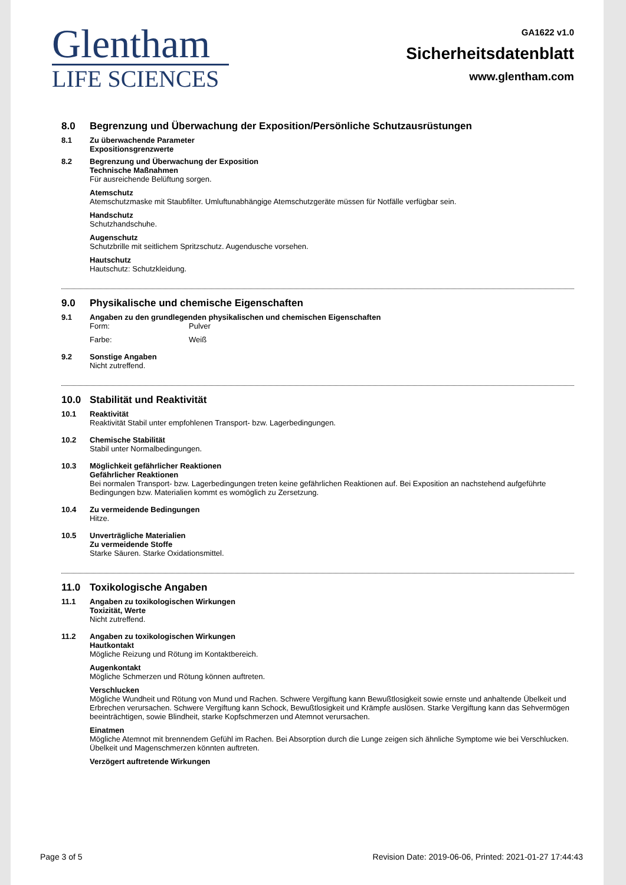Glentham
LIFE SCIENCES
GA1622 v1.0
Sicherheitsdatenblatt
www.glentham.com
8.0 Begrenzung und Überwachung der Exposition/Persönliche Schutzausrüstungen
8.1 Zu überwachende Parameter
Expositionsgrenzwerte
8.2 Begrenzung und Überwachung der Exposition
Technische Maßnahmen
Für ausreichende Belüftung sorgen.
Atemschutz
Atemschutzmaske mit Staubfilter. Umluftunabhängige Atemschutzgeräte müssen für Notfälle verfügbar sein.
Handschutz
Schutzhandschuhe.
Augenschutz
Schutzbrille mit seitlichem Spritzschutz. Augendusche vorsehen.
Hautschutz
Hautschutz: Schutzkleidung.
9.0 Physikalische und chemische Eigenschaften
9.1 Angaben zu den grundlegenden physikalischen und chemischen Eigenschaften
Form: Pulver
Farbe: Weiß
9.2 Sonstige Angaben
Nicht zutreffend.
10.0 Stabilität und Reaktivität
10.1 Reaktivität
Reaktivität Stabil unter empfohlenen Transport- bzw. Lagerbedingungen.
10.2 Chemische Stabilität
Stabil unter Normalbedingungen.
10.3 Möglichkeit gefährlicher Reaktionen
Gefährlicher Reaktionen
Bei normalen Transport- bzw. Lagerbedingungen treten keine gefährlichen Reaktionen auf. Bei Exposition an nachstehend aufgeführte Bedingungen bzw. Materialien kommt es womöglich zu Zersetzung.
10.4 Zu vermeidende Bedingungen
Hitze.
10.5 Unverträgliche Materialien
Zu vermeidende Stoffe
Starke Säuren. Starke Oxidationsmittel.
11.0 Toxikologische Angaben
11.1 Angaben zu toxikologischen Wirkungen
Toxizität, Werte
Nicht zutreffend.
11.2 Angaben zu toxikologischen Wirkungen
Hautkontakt
Mögliche Reizung und Rötung im Kontaktbereich.
Augenkontakt
Mögliche Schmerzen und Rötung können auftreten.
Verschlucken
Mögliche Wundheit und Rötung von Mund und Rachen. Schwere Vergiftung kann Bewußtlosigkeit sowie ernste und anhaltende Übelkeit und Erbrechen verursachen. Schwere Vergiftung kann Schock, Bewußtlosigkeit und Krämpfe auslösen. Starke Vergiftung kann das Sehvermögen beeinträchtigen, sowie Blindheit, starke Kopfschmerzen und Atemnot verursachen.
Einatmen
Mögliche Atemnot mit brennendem Gefühl im Rachen. Bei Absorption durch die Lunge zeigen sich ähnliche Symptome wie bei Verschlucken. Übelkeit und Magenschmerzen könnten auftreten.
Verzögert auftretende Wirkungen
Page 3 of 5 Revision Date: 2019-06-06, Printed: 2021-01-27 17:44:43